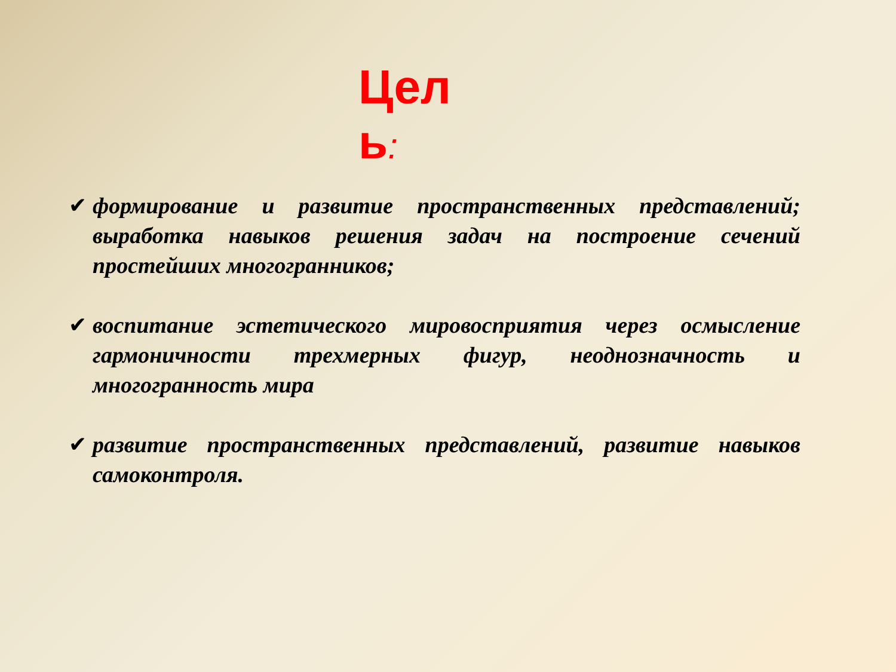Цел ь:
✔ формирование и развитие пространственных представлений; выработка навыков решения задач на построение сечений простейших многогранников;
✔ воспитание эстетического мировосприятия через осмысление гармоничности трехмерных фигур, неоднозначность и многогранность мира
✔ развитие пространственных представлений, развитие навыков самоконтроля.